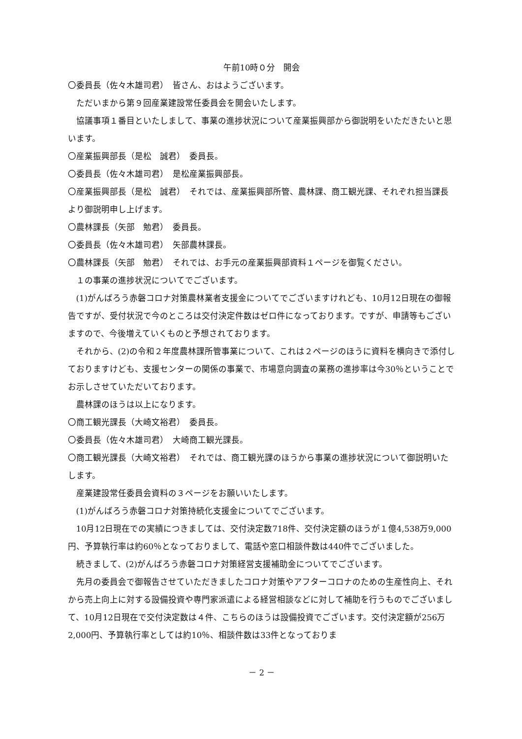午前10時０分　開会
〇委員長（佐々木雄司君）　皆さん、おはようございます。
ただいまから第９回産業建設常任委員会を開会いたします。
協議事項１番目といたしまして、事業の進捗状況について産業振興部から御説明をいただきたいと思います。
〇産業振興部長（是松　誠君）　委員長。
〇委員長（佐々木雄司君）　是松産業振興部長。
〇産業振興部長（是松　誠君）　それでは、産業振興部所管、農林課、商工観光課、それぞれ担当課長より御説明申し上げます。
〇農林課長（矢部　勉君）　委員長。
〇委員長（佐々木雄司君）　矢部農林課長。
〇農林課長（矢部　勉君）　それでは、お手元の産業振興部資料１ページを御覧ください。
１の事業の進捗状況についてでございます。
(1)がんばろう赤磐コロナ対策農林業者支援金についてでございますけれども、10月12日現在の御報告ですが、受付状況で今のところは交付決定件数はゼロ件になっております。ですが、申請等もございますので、今後増えていくものと予想されております。
それから、(2)の令和２年度農林課所管事業について、これは２ページのほうに資料を横向きで添付しておりますけども、支援センターの関係の事業で、市場意向調査の業務の進捗率は今30％ということでお示しさせていただいております。
農林課のほうは以上になります。
〇商工観光課長（大崎文裕君）　委員長。
〇委員長（佐々木雄司君）　大崎商工観光課長。
〇商工観光課長（大崎文裕君）　それでは、商工観光課のほうから事業の進捗状況について御説明いたします。
産業建設常任委員会資料の３ページをお願いいたします。
(1)がんばろう赤磐コロナ対策持続化支援金についてでございます。
10月12日現在での実績につきましては、交付決定数718件、交付決定額のほうが１億4,538万9,000円、予算執行率は約60％となっておりまして、電話や窓口相談件数は440件でございました。
続きまして、(2)がんばろう赤磐コロナ対策経営支援補助金についてでございます。
先月の委員会で御報告させていただきましたコロナ対策やアフターコロナのための生産性向上、それから売上向上に対する設備投資や専門家派遣による経営相談などに対して補助を行うものでございまして、10月12日現在で交付決定数は４件、こちらのほうは設備投資でございます。交付決定額が256万2,000円、予算執行率としては約10％、相談件数は33件となっておりま
－ 2 －